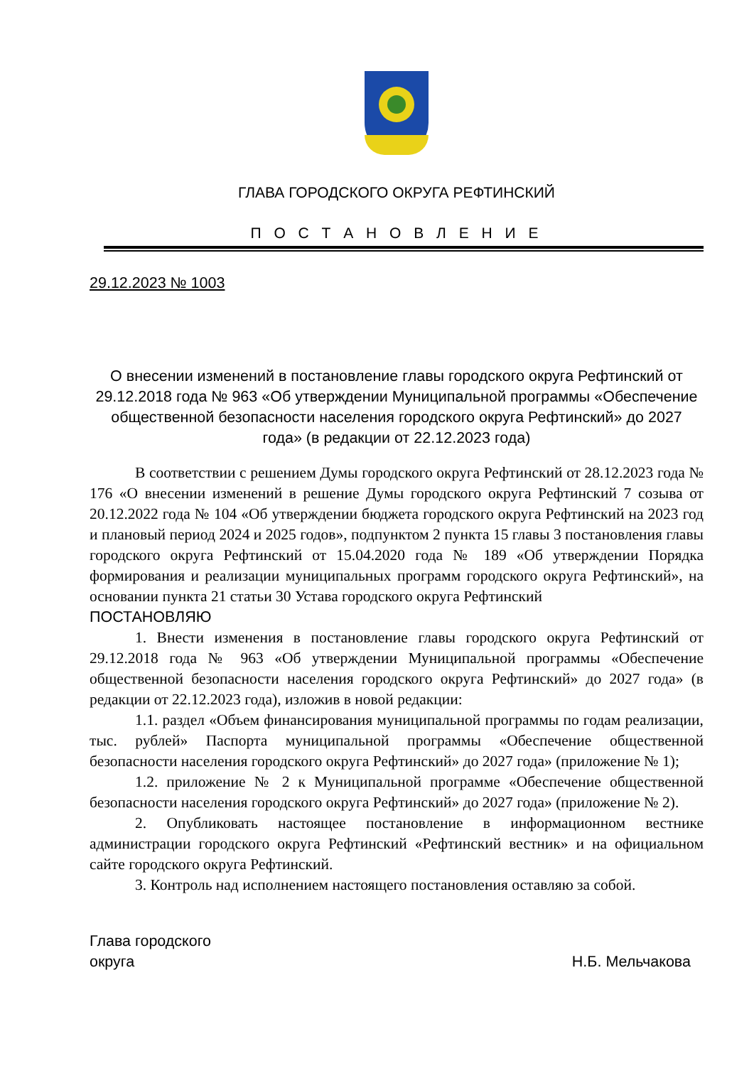ГЛАВА ГОРОДСКОГО ОКРУГА РЕФТИНСКИЙ
П О С Т А Н О В Л Е Н И Е
29.12.2023 № 1003
О внесении изменений в постановление главы городского округа Рефтинский от 29.12.2018 года № 963 «Об утверждении Муниципальной программы «Обеспечение общественной безопасности населения городского округа Рефтинский» до 2027 года» (в редакции от 22.12.2023 года)
В соответствии с решением Думы городского округа Рефтинский от 28.12.2023 года № 176 «О внесении изменений в решение Думы городского округа Рефтинский 7 созыва от 20.12.2022 года № 104 «Об утверждении бюджета городского округа Рефтинский на 2023 год и плановый период 2024 и 2025 годов», подпунктом 2 пункта 15 главы 3 постановления главы городского округа Рефтинский от 15.04.2020 года № 189 «Об утверждении Порядка формирования и реализации муниципальных программ городского округа Рефтинский», на основании пункта 21 статьи 30 Устава городского округа Рефтинский
ПОСТАНОВЛЯЮ
1. Внести изменения в постановление главы городского округа Рефтинский от 29.12.2018 года № 963 «Об утверждении Муниципальной программы «Обеспечение общественной безопасности населения городского округа Рефтинский» до 2027 года» (в редакции от 22.12.2023 года), изложив в новой редакции:
1.1. раздел «Объем финансирования муниципальной программы по годам реализации, тыс. рублей» Паспорта муниципальной программы «Обеспечение общественной безопасности населения городского округа Рефтинский» до 2027 года» (приложение № 1);
1.2. приложение № 2 к Муниципальной программе «Обеспечение общественной безопасности населения городского округа Рефтинский» до 2027 года» (приложение № 2).
2. Опубликовать настоящее постановление в информационном вестнике администрации городского округа Рефтинский «Рефтинский вестник» и на официальном сайте городского округа Рефтинский.
3. Контроль над исполнением настоящего постановления оставляю за собой.
Глава городского
округа
Н.Б. Мельчакова